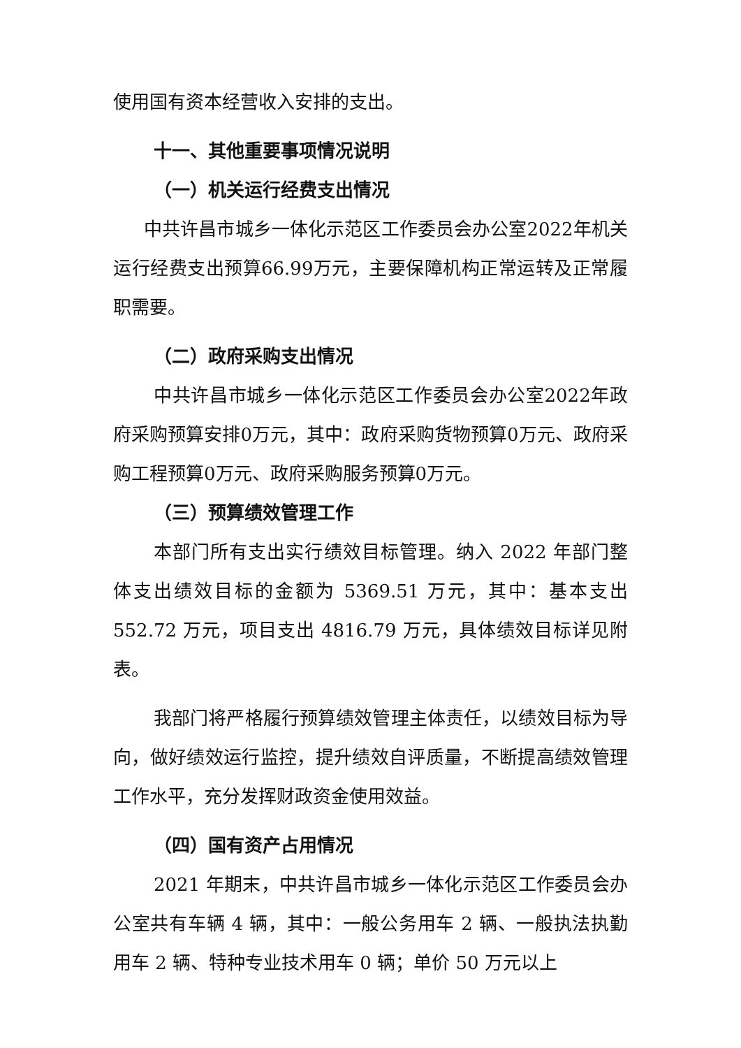使用国有资本经营收入安排的支出。
十一、其他重要事项情况说明
（一）机关运行经费支出情况
中共许昌市城乡一体化示范区工作委员会办公室2022年机关运行经费支出预算66.99万元，主要保障机构正常运转及正常履职需要。
（二）政府采购支出情况
中共许昌市城乡一体化示范区工作委员会办公室2022年政府采购预算安排0万元，其中：政府采购货物预算0万元、政府采购工程预算0万元、政府采购服务预算0万元。
（三）预算绩效管理工作
本部门所有支出实行绩效目标管理。纳入 2022 年部门整体支出绩效目标的金额为 5369.51 万元，其中：基本支出 552.72 万元，项目支出 4816.79 万元，具体绩效目标详见附表。
我部门将严格履行预算绩效管理主体责任，以绩效目标为导向，做好绩效运行监控，提升绩效自评质量，不断提高绩效管理工作水平，充分发挥财政资金使用效益。
（四）国有资产占用情况
2021 年期末，中共许昌市城乡一体化示范区工作委员会办公室共有车辆 4 辆，其中：一般公务用车 2 辆、一般执法执勤用车 2 辆、特种专业技术用车 0 辆；单价 50 万元以上